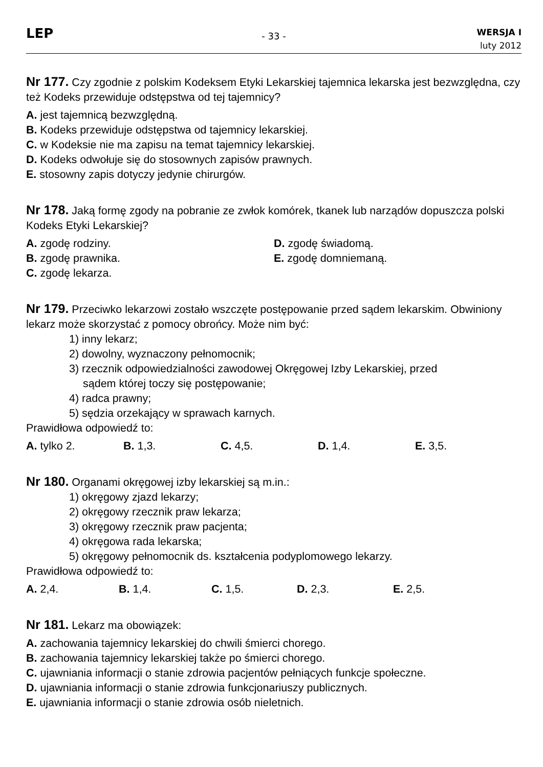LEP
- 33 -
WERSJA I
luty 2012
Nr 177. Czy zgodnie z polskim Kodeksem Etyki Lekarskiej tajemnica lekarska jest bezwzględna, czy też Kodeks przewiduje odstępstwa od tej tajemnicy?
A. jest tajemnicą bezwzględną.
B. Kodeks przewiduje odstępstwa od tajemnicy lekarskiej.
C. w Kodeksie nie ma zapisu na temat tajemnicy lekarskiej.
D. Kodeks odwołuje się do stosownych zapisów prawnych.
E. stosowny zapis dotyczy jedynie chirurgów.
Nr 178. Jaką formę zgody na pobranie ze zwłok komórek, tkanek lub narządów dopuszcza polski Kodeks Etyki Lekarskiej?
A. zgodę rodziny.
B. zgodę prawnika.
C. zgodę lekarza.
D. zgodę świadomą.
E. zgodę domniemaną.
Nr 179. Przeciwko lekarzowi zostało wszczęte postępowanie przed sądem lekarskim. Obwiniony lekarz może skorzystać z pomocy obrońcy. Może nim być:
1) inny lekarz;
2) dowolny, wyznaczony pełnomocnik;
3) rzecznik odpowiedzialności zawodowej Okręgowej Izby Lekarskiej, przed
sądem której toczy się postępowanie;
4) radca prawny;
5) sędzia orzekający w sprawach karnych.
Prawidłowa odpowiedź to:
A. tylko 2. B. 1,3. C. 4,5. D. 1,4. E. 3,5.
Nr 180. Organami okręgowej izby lekarskiej są m.in.:
1) okręgowy zjazd lekarzy;
2) okręgowy rzecznik praw lekarza;
3) okręgowy rzecznik praw pacjenta;
4) okręgowa rada lekarska;
5) okręgowy pełnomocnik ds. kształcenia podyplomowego lekarzy.
Prawidłowa odpowiedź to:
A. 2,4. B. 1,4. C. 1,5. D. 2,3. E. 2,5.
Nr 181. Lekarz ma obowiązek:
A. zachowania tajemnicy lekarskiej do chwili śmierci chorego.
B. zachowania tajemnicy lekarskiej także po śmierci chorego.
C. ujawniania informacji o stanie zdrowia pacjentów pełniących funkcje społeczne.
D. ujawniania informacji o stanie zdrowia funkcjonariuszy publicznych.
E. ujawniania informacji o stanie zdrowia osób nieletnich.